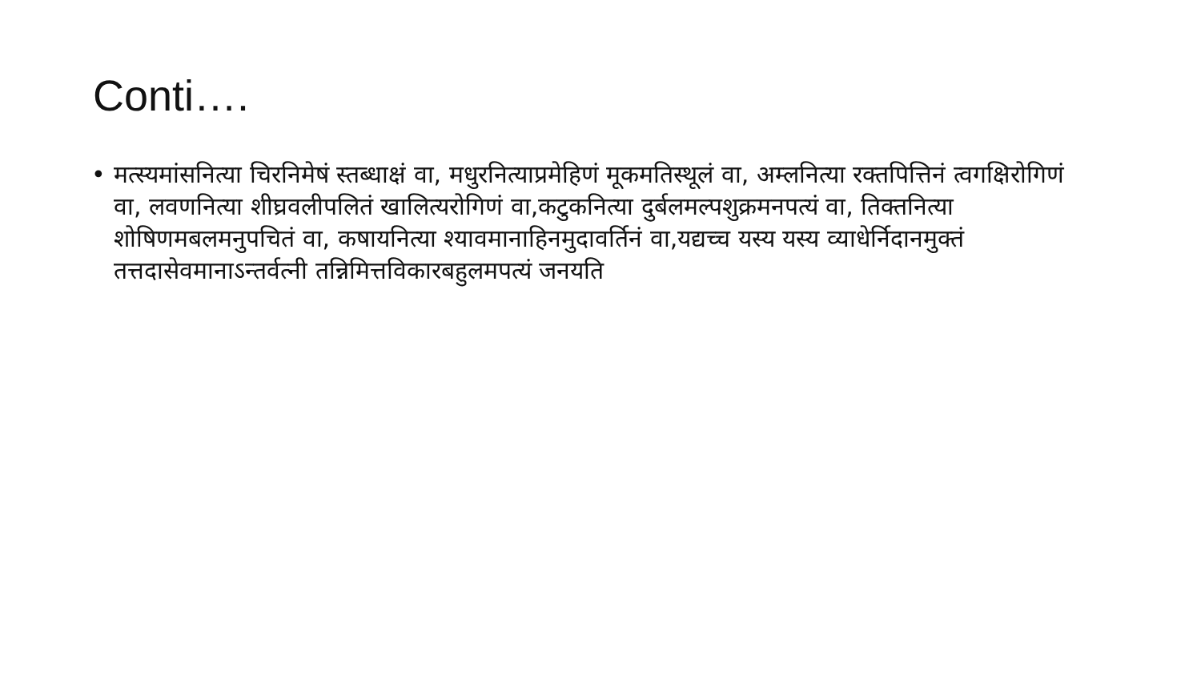Conti….
• मत्स्यमांसनित्या चिरनिमेषं स्तब्धाक्षं वा, मधुरनित्याप्रमेहिणं मूकमतिस्थूलं वा, अम्लनित्या रक्तपित्तिनं त्वगक्षिरोगिणं वा, लवणनित्या शीघ्रवलीपलितं खालित्यरोगिणं वा,कटुकनित्या दुर्बलमल्पशुक्रमनपत्यं वा, तिक्तनित्या शोषिणमबलमनुपचितं वा, कषायनित्या श्यावमानाहिनमुदावर्तिनं वा,यद्यच्च यस्य यस्य व्याधेर्निदानमुक्तं तत्तदासेवमानाऽन्तर्वत्नी तन्निमित्तविकारबहुलमपत्यं जनयति